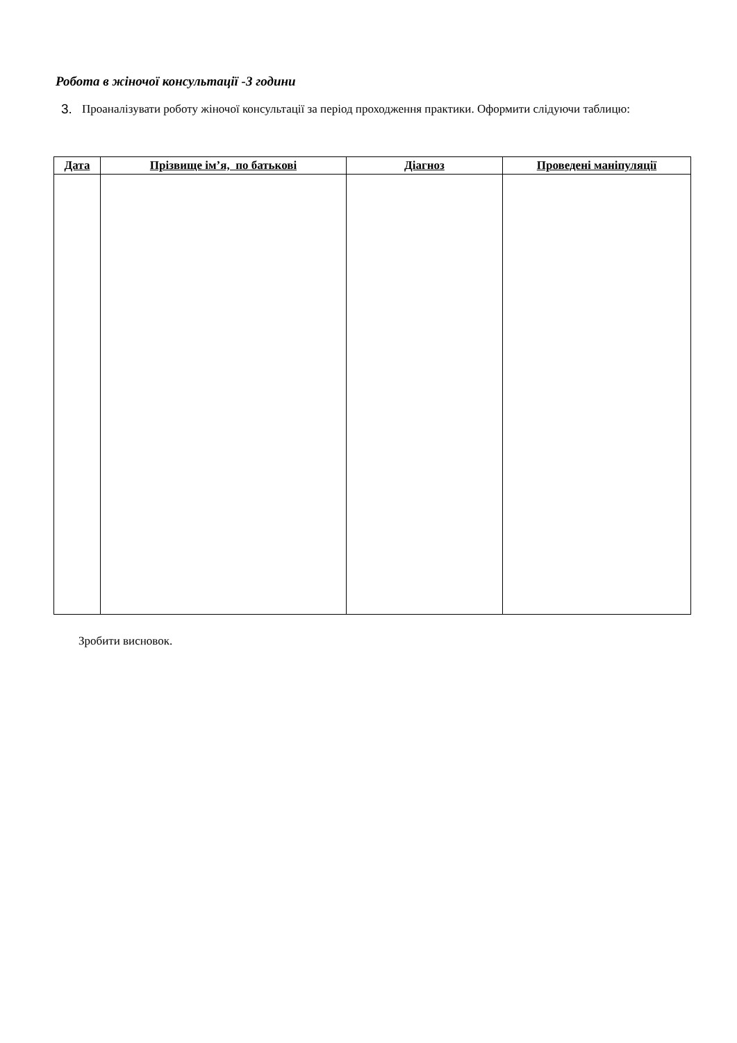Робота в жіночої консультації -3 години
3. Проаналізувати роботу жіночої консультації за період проходження практики. Оформити слідуючи таблицю:
| Дата | Прізвище ім’я, по батькові | Діагноз | Проведені маніпуляції |
| --- | --- | --- | --- |
Зробити висновок.